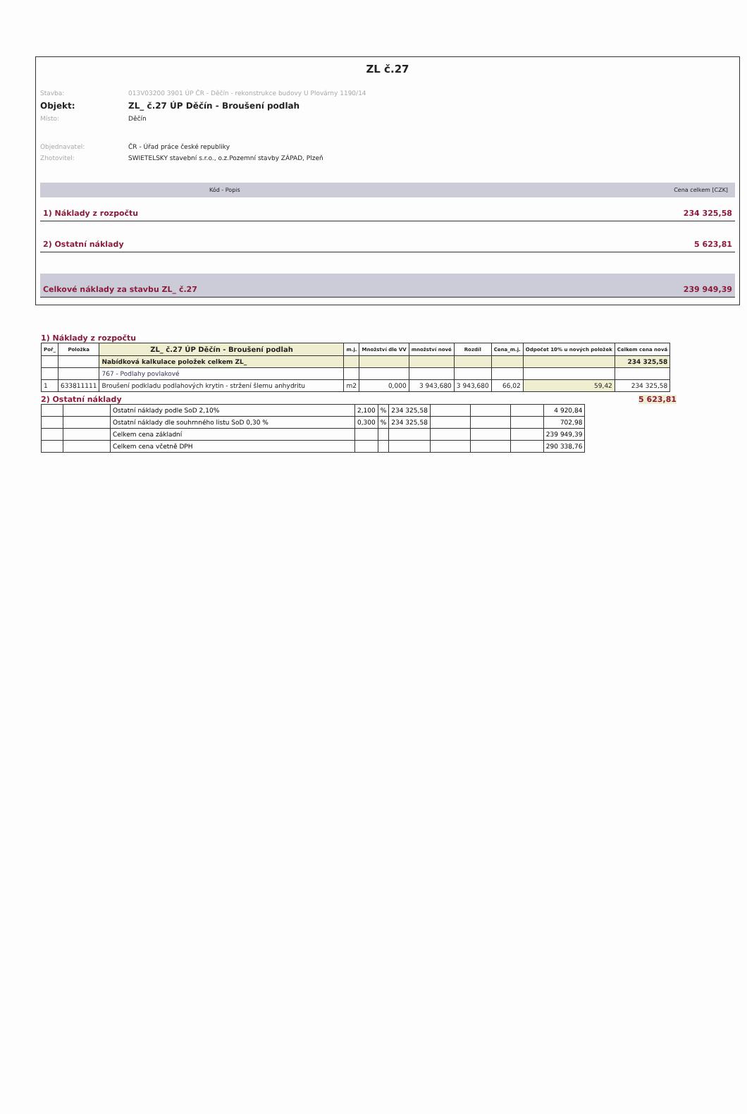ZL č.27
Stavba: 013V03200 3901 ÚP ČR - Děčín - rekonstrukce budovy U Plovárny 1190/14
Objekt: ZL_ č.27 ÚP Děčín - Broušení podlah
Místo: Děčín
Objednavatel: ČR - Úřad práce české republiky
Zhotovitel: SWIETELSKY stavební s.r.o., o.z.Pozemní stavby ZÁPAD, Plzeň
Kód - Popis Cena celkem [CZK]
1) Náklady z rozpočtu 234 325,58
2) Ostatní náklady 5 623,81
Celkové náklady za stavbu ZL_ č.27 239 949,39
1) Náklady z rozpočtu
| Poř_ | Položka | ZL_ č.27 ÚP Děčín - Broušení podlah | m.j. | Množství dle VV | množství nové | Rozdíl | Cena_m.j. | Odpočet 10% u nových položek | Celkem cena nová |
| --- | --- | --- | --- | --- | --- | --- | --- | --- | --- |
| | | Nabídková kalkulace položek celkem ZL_ | | | | | | | 234 325,58 |
| | | 767 - Podlahy povlakové | | | | | | | |
| 1 | 633811111 | Broušení podkladu podlahových krytin - stržení šlemu anhydritu | m2 | 0,000 | 3 943,680 | 3 943,680 | 66,02 | 59,42 | 234 325,58 |
2) Ostatní náklady 5 623,81
| | | Ostatní náklady podle SoD 2,10% | 2,100 | % | 234 325,58 | | | | 4 920,84 |
| | | Ostatní náklady dle souhrnného listu SoD 0,30 % | 0,300 | % | 234 325,58 | | | | 702,98 |
| | | Celkem cena základní | | | | | | | 239 949,39 |
| | | Celkem cena včetně DPH | | | | | | | 290 338,76 |